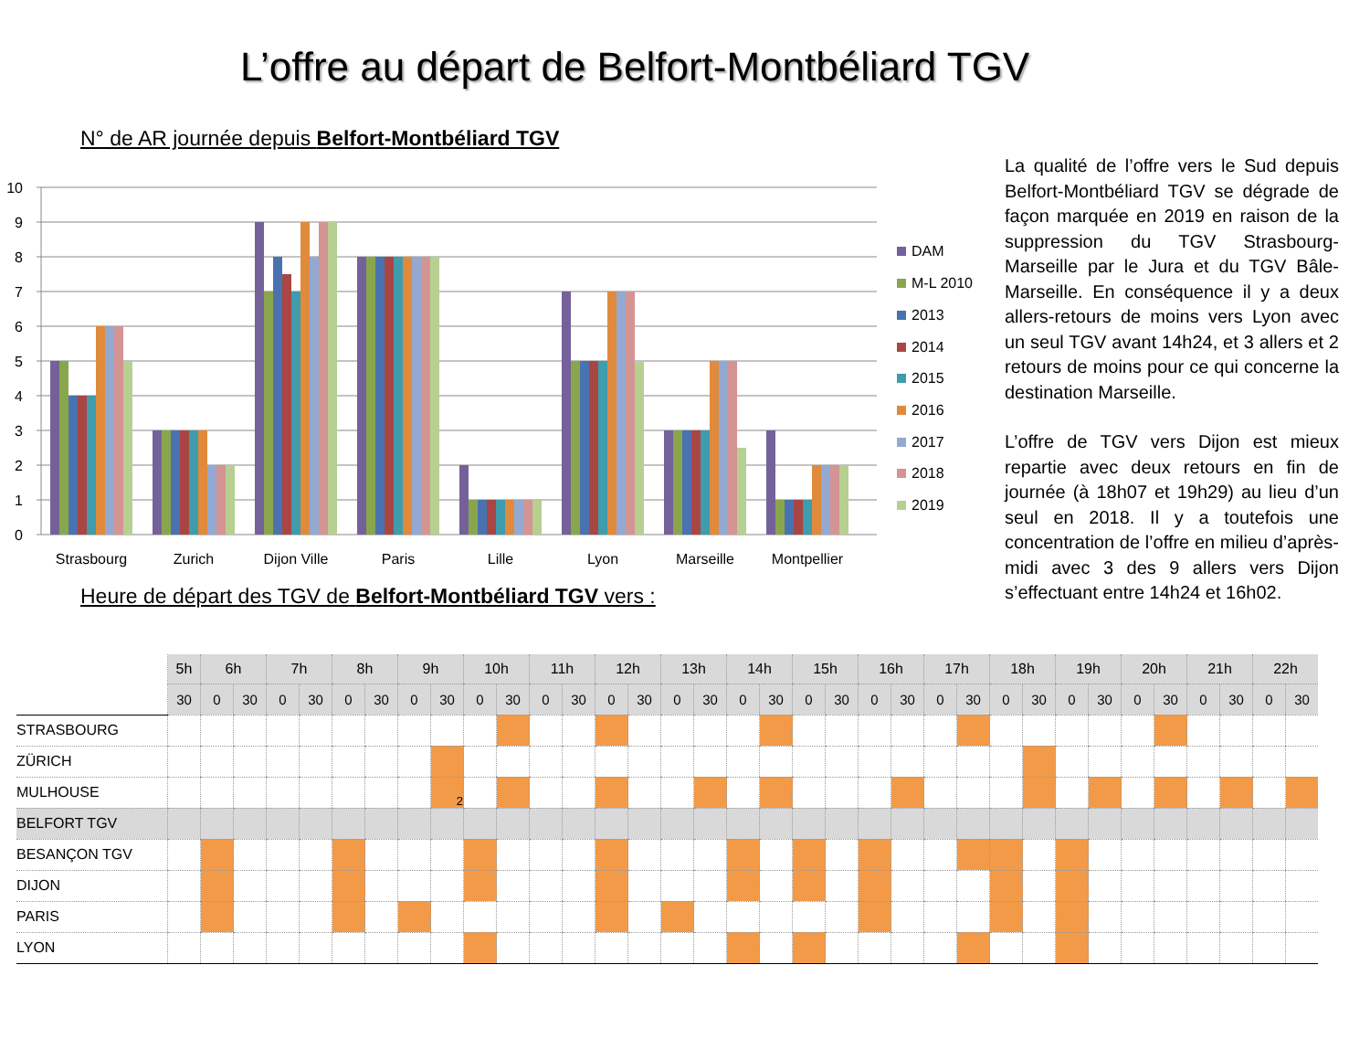L’offre au départ de Belfort-Montbéliard TGV
N° de AR journée depuis Belfort-Montbéliard TGV
10
9
8
7
6
5
4
3
2
1
0
Strasbourg
Zurich
Dijon Ville
Paris
Lille
Lyon
Marseille
Montpellier
DAM
M-L 2010
2013
2014
2015
2016
2017
2018
2019
Heure de départ des TGV de Belfort-Montbéliard TGV vers :
La qualité de l’offre vers le Sud depuis Belfort-Montbéliard TGV se dégrade de façon marquée en 2019 en raison de la suppression du TGV Strasbourg-Marseille par le Jura et du TGV Bâle-Marseille. En conséquence il y a deux allers-retours de moins vers Lyon avec un seul TGV avant 14h24, et 3 allers et 2 retours de moins pour ce qui concerne la destination Marseille.
L’offre de TGV vers Dijon est mieux repartie avec deux retours en fin de journée (à 18h07 et 19h29) au lieu d’un seul en 2018. Il y a toutefois une concentration de l’offre en milieu d’après-midi avec 3 des 9 allers vers Dijon s’effectuant entre 14h24 et 16h02.
| | 5h | 6h | | 7h | | 8h | | 9h | | 10h | | 11h | | 12h | | 13h | | 14h | | 15h | | 16h | | 17h | | 18h | | 19h | | 20h | | 21h | | 22h | |
| | 30 | 0 | 30 | 0 | 30 | 0 | 30 | 0 | 30 | 0 | 30 | 0 | 30 | 0 | 30 | 0 | 30 | 0 | 30 | 0 | 30 | 0 | 30 | 0 | 30 | 0 | 30 | 0 | 30 | 0 | 30 | 0 | 30 | 0 | 30 |
| STRASBOURG | | | | | | | | | | | | | | | | | | | | | | | | | | | | | | | | | | | |
| ZÜRICH | | | | | | | | | | | | | | | | | | | | | | | | | | | | | | | | | | | |
| MULHOUSE | | | | | | | | | 2 | | | | | | | | | | | | | | | | | | | | | | | | | | |
| BELFORT TGV | | | | | | | | | | | | | | | | | | | | | | | | | | | | | | | | | | | |
| BESANÇON TGV | | | | | | | | | | | | | | | | | | | | | | | | | | | | | | | | | | | |
| DIJON | | | | | | | | | | | | | | | | | | | | | | | | | | | | | | | | | | | |
| PARIS | | | | | | | | | | | | | | | | | | | | | | | | | | | | | | | | | | | |
| LYON | | | | | | | | | | | | | | | | | | | | | | | | | | | | | | | | | | | |